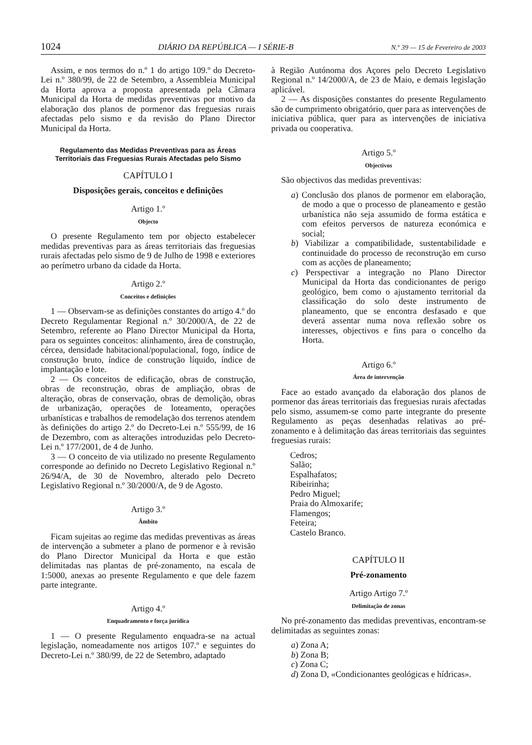1024 DIÁRIO DA REPÚBLICA — I SÉRIE-B N.º 39 — 15 de Fevereiro de 2003
Assim, e nos termos do n.º 1 do artigo 109.º do Decreto-Lei n.º 380/99, de 22 de Setembro, a Assembleia Municipal da Horta aprova a proposta apresentada pela Câmara Municipal da Horta de medidas preventivas por motivo da elaboração dos planos de pormenor das freguesias rurais afectadas pelo sismo e da revisão do Plano Director Municipal da Horta.
Regulamento das Medidas Preventivas para as Áreas
Territoriais das Freguesias Rurais Afectadas pelo Sismo
CAPÍTULO I
Disposições gerais, conceitos e definições
Artigo 1.º
Objecto
O presente Regulamento tem por objecto estabelecer medidas preventivas para as áreas territoriais das freguesias rurais afectadas pelo sismo de 9 de Julho de 1998 e exteriores ao perímetro urbano da cidade da Horta.
Artigo 2.º
Conceitos e definições
1 — Observam-se as definições constantes do artigo 4.º do Decreto Regulamentar Regional n.º 30/2000/A, de 22 de Setembro, referente ao Plano Director Municipal da Horta, para os seguintes conceitos: alinhamento, área de construção, cércea, densidade habitacional/populacional, fogo, índice de construção bruto, índice de construção líquido, índice de implantação e lote.
2 — Os conceitos de edificação, obras de construção, obras de reconstrução, obras de ampliação, obras de alteração, obras de conservação, obras de demolição, obras de urbanização, operações de loteamento, operações urbanísticas e trabalhos de remodelação dos terrenos atendem às definições do artigo 2.º do Decreto-Lei n.º 555/99, de 16 de Dezembro, com as alterações introduzidas pelo Decreto-Lei n.º 177/2001, de 4 de Junho.
3 — O conceito de via utilizado no presente Regulamento corresponde ao definido no Decreto Legislativo Regional n.º 26/94/A, de 30 de Novembro, alterado pelo Decreto Legislativo Regional n.º 30/2000/A, de 9 de Agosto.
Artigo 3.º
Âmbito
Ficam sujeitas ao regime das medidas preventivas as áreas de intervenção a submeter a plano de pormenor e à revisão do Plano Director Municipal da Horta e que estão delimitadas nas plantas de pré-zonamento, na escala de 1:5000, anexas ao presente Regulamento e que dele fazem parte integrante.
Artigo 4.º
Enquadramento e força jurídica
1 — O presente Regulamento enquadra-se na actual legislação, nomeadamente nos artigos 107.º e seguintes do Decreto-Lei n.º 380/99, de 22 de Setembro, adaptado
à Região Autónoma dos Açores pelo Decreto Legislativo Regional n.º 14/2000/A, de 23 de Maio, e demais legislação aplicável.
2 — As disposições constantes do presente Regulamento são de cumprimento obrigatório, quer para as intervenções de iniciativa pública, quer para as intervenções de iniciativa privada ou cooperativa.
Artigo 5.º
Objectivos
São objectivos das medidas preventivas:
a) Conclusão dos planos de pormenor em elaboração, de modo a que o processo de planeamento e gestão urbanística não seja assumido de forma estática e com efeitos perversos de natureza económica e social;
b) Viabilizar a compatibilidade, sustentabilidade e continuidade do processo de reconstrução em curso com as acções de planeamento;
c) Perspectivar a integração no Plano Director Municipal da Horta das condicionantes de perigo geológico, bem como o ajustamento territorial da classificação do solo deste instrumento de planeamento, que se encontra desfasado e que deverá assentar numa nova reflexão sobre os interesses, objectivos e fins para o concelho da Horta.
Artigo 6.º
Área de intervenção
Face ao estado avançado da elaboração dos planos de pormenor das áreas territoriais das freguesias rurais afectadas pelo sismo, assumem-se como parte integrante do presente Regulamento as peças desenhadas relativas ao pré-zonamento e à delimitação das áreas territoriais das seguintes freguesias rurais:
Cedros;
Salão;
Espalhafatos;
Ribeirinha;
Pedro Miguel;
Praia do Almoxarife;
Flamengos;
Feteira;
Castelo Branco.
CAPÍTULO II
Pré-zonamento
Artigo Artigo 7.º
Delimitação de zonas
No pré-zonamento das medidas preventivas, encontram-se delimitadas as seguintes zonas:
a) Zona A;
b) Zona B;
c) Zona C;
d) Zona D, «Condicionantes geológicas e hídricas».